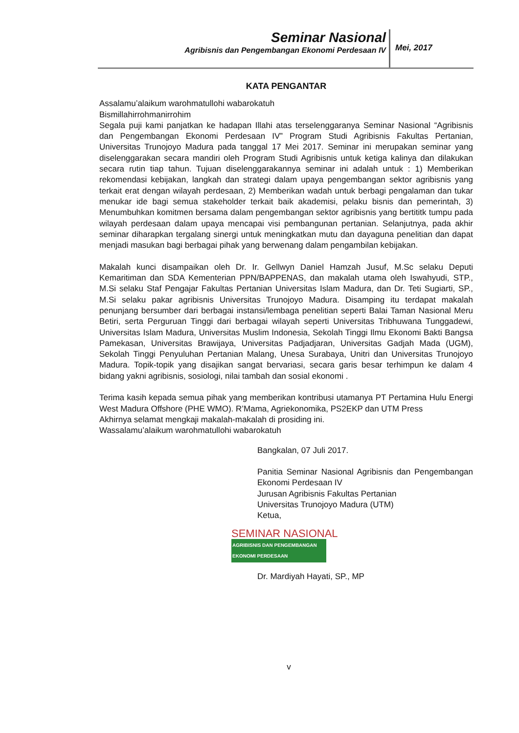Seminar Nasional
Agribisnis dan Pengembangan Ekonomi Perdesaan IV
Mei, 2017
KATA PENGANTAR
Assalamu’alaikum warohmatullohi wabarokatuh
Bismillahirrohmanirrohim
Segala puji kami panjatkan ke hadapan Illahi atas terselenggaranya Seminar Nasional “Agribisnis dan Pengembangan Ekonomi Perdesaan IV” Program Studi Agribisnis Fakultas Pertanian, Universitas Trunojoyo Madura pada tanggal 17 Mei 2017. Seminar ini merupakan seminar yang diselenggarakan secara mandiri oleh Program Studi Agribisnis untuk ketiga kalinya dan dilakukan secara rutin tiap tahun. Tujuan diselenggarakannya seminar ini adalah untuk : 1) Memberikan rekomendasi kebijakan, langkah dan strategi dalam upaya pengembangan sektor agribisnis yang terkait erat dengan wilayah perdesaan, 2) Memberikan wadah untuk berbagi pengalaman dan tukar menukar ide bagi semua stakeholder terkait baik akademisi, pelaku bisnis dan pemerintah, 3) Menumbuhkan komitmen bersama dalam pengembangan sektor agribisnis yang bertititk tumpu pada wilayah perdesaan dalam upaya mencapai visi pembangunan pertanian. Selanjutnya, pada akhir seminar diharapkan tergalang sinergi untuk meningkatkan mutu dan dayaguna penelitian dan dapat menjadi masukan bagi berbagai pihak yang berwenang dalam pengambilan kebijakan.
Makalah kunci disampaikan oleh Dr. Ir. Gellwyn Daniel Hamzah Jusuf, M.Sc selaku Deputi Kemaritiman dan SDA Kementerian PPN/BAPPENAS, dan makalah utama oleh Iswahyudi, STP., M.Si selaku Staf Pengajar Fakultas Pertanian Universitas Islam Madura, dan Dr. Teti Sugiarti, SP., M.Si selaku pakar agribisnis Universitas Trunojoyo Madura. Disamping itu terdapat makalah penunjang bersumber dari berbagai instansi/lembaga penelitian seperti Balai Taman Nasional Meru Betiri, serta Perguruan Tinggi dari berbagai wilayah seperti Universitas Tribhuwana Tunggadewi, Universitas Islam Madura, Universitas Muslim Indonesia, Sekolah Tinggi Ilmu Ekonomi Bakti Bangsa Pamekasan, Universitas Brawijaya, Universitas Padjadjaran, Universitas Gadjah Mada (UGM), Sekolah Tinggi Penyuluhan Pertanian Malang, Unesa Surabaya, Unitri dan Universitas Trunojoyo Madura. Topik-topik yang disajikan sangat bervariasi, secara garis besar terhimpun ke dalam 4 bidang yakni agribisnis, sosiologi, nilai tambah dan sosial ekonomi .
Terima kasih kepada semua pihak yang memberikan kontribusi utamanya PT Pertamina Hulu Energi West Madura Offshore (PHE WMO). R’Mama, Agriekonomika, PS2EKP dan UTM Press
Akhirnya selamat mengkaji makalah-makalah di prosiding ini.
Wassalamu’alaikum warohmatullohi wabarokatuh
Bangkalan, 07 Juli 2017.
Panitia Seminar Nasional Agribisnis dan Pengembangan Ekonomi Perdesaan IV
Jurusan Agribisnis Fakultas Pertanian
Universitas Trunojoyo Madura (UTM)
Ketua,
SEMINAR NASIONAL
AGRIBISNIS DAN PENGEMBANGAN EKONOMI PERDESAAN
Dr. Mardiyah Hayati, SP., MP
v